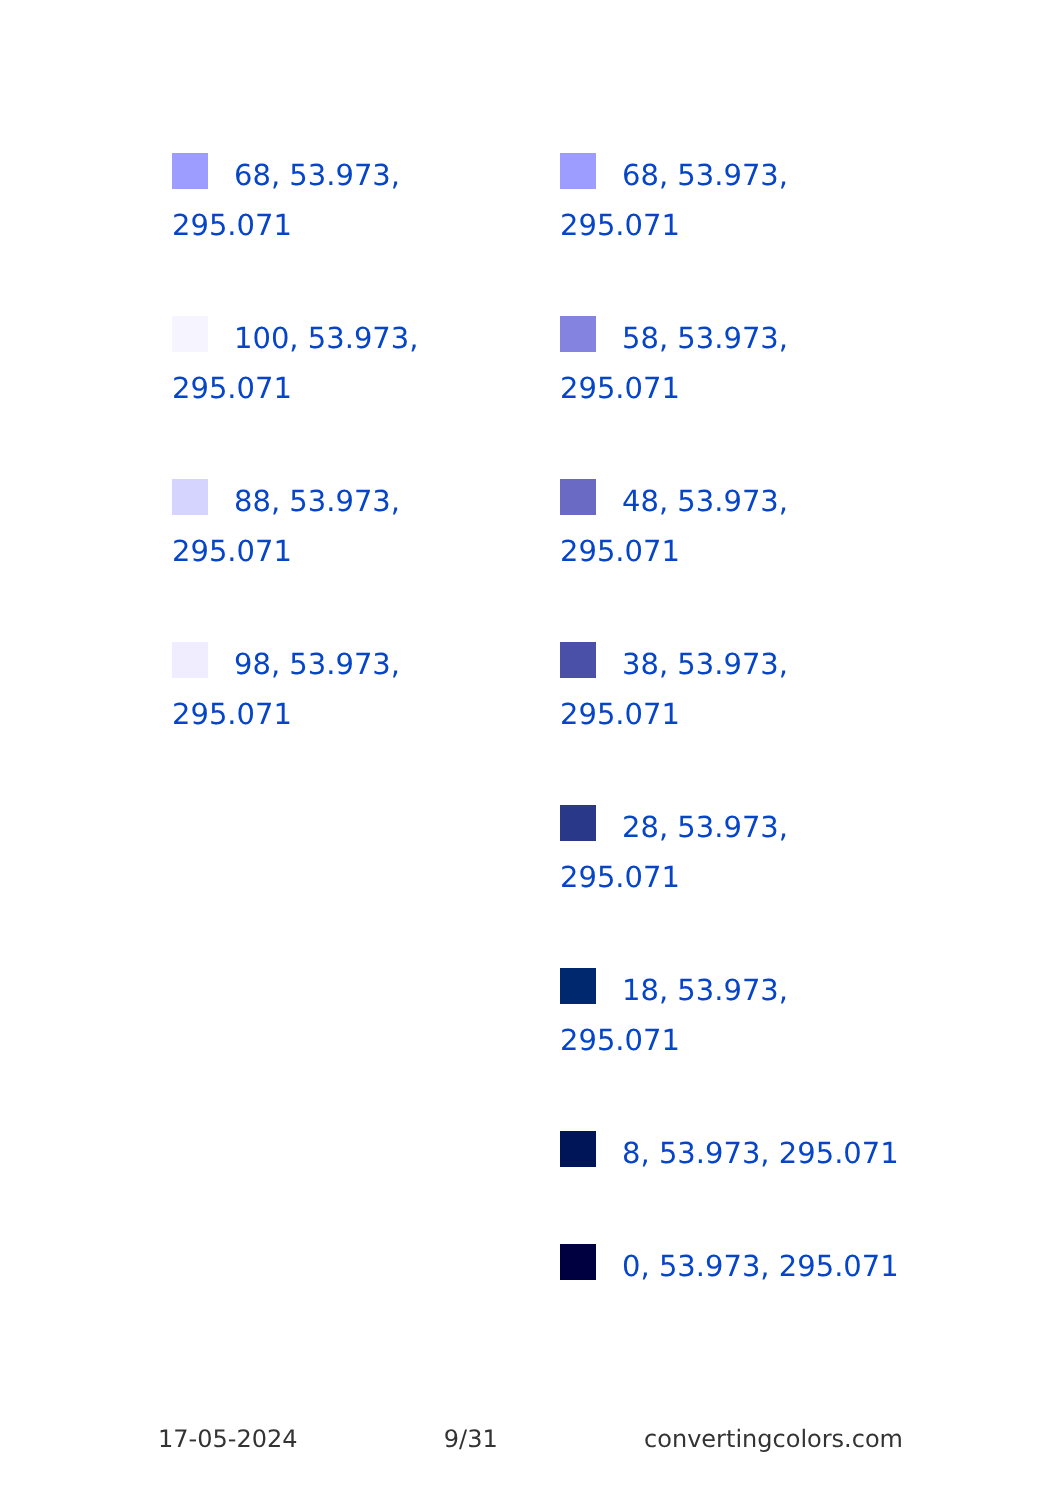68, 53.973,
295.071
100, 53.973,
295.071
88, 53.973,
295.071
98, 53.973,
295.071
68, 53.973,
295.071
58, 53.973,
295.071
48, 53.973,
295.071
38, 53.973,
295.071
28, 53.973,
295.071
18, 53.973,
295.071
8, 53.973, 295.071
0, 53.973, 295.071
17-05-2024 9/31 convertingcolors.com